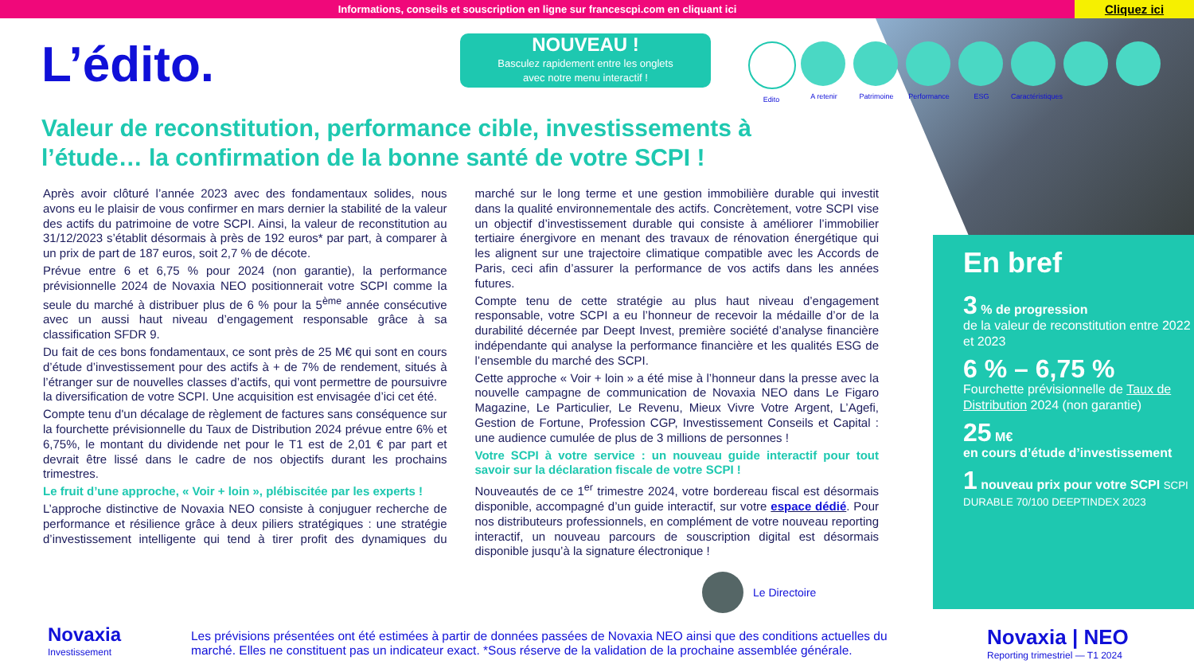Informations, conseils et souscription en ligne sur francescpi.com en cliquant ici
Cliquez ici
L’édito.
NOUVEAU !
Basculez rapidement entre les onglets
avec notre menu interactif !
Edito A retenir Patrimoine Performance
ESG Caractéristiques
Valeur de reconstitution, performance cible, investissements à l’étude… la confirmation de la bonne santé de votre SCPI !
Après avoir clôturé l’année 2023 avec des fondamentaux solides, nous avons eu le plaisir de vous confirmer en mars dernier la stabilité de la valeur des actifs du patrimoine de votre SCPI. Ainsi, la valeur de reconstitution au 31/12/2023 s’établit désormais à près de 192 euros* par part, à comparer à un prix de part de 187 euros, soit 2,7 % de décote.
Prévue entre 6 et 6,75 % pour 2024 (non garantie), la performance prévisionnelle 2024 de Novaxia NEO positionnerait votre SCPI comme la seule du marché à distribuer plus de 6 % pour la 5<sup>ème</sup> année consécutive avec un aussi haut niveau d’engagement responsable grâce à sa classification SFDR 9.
Du fait de ces bons fondamentaux, ce sont près de 25 M€ qui sont en cours d’étude d’investissement pour des actifs à + de 7% de rendement, situés à l’étranger sur de nouvelles classes d’actifs, qui vont permettre de poursuivre la diversification de votre SCPI. Une acquisition est envisagée d’ici cet été.
Compte tenu d'un décalage de règlement de factures sans conséquence sur la fourchette prévisionnelle du Taux de Distribution 2024 prévue entre 6% et 6,75%, le montant du dividende net pour le T1 est de 2,01 € par part et devrait être lissé dans le cadre de nos objectifs durant les prochains trimestres.
Le fruit d’une approche, « Voir + loin », plébiscitée par les experts !
L’approche distinctive de Novaxia NEO consiste à conjuguer recherche de performance et résilience grâce à deux piliers stratégiques : une stratégie d’investissement intelligente qui tend à tirer profit des dynamiques du marché sur le long terme et une gestion immobilière durable qui investit dans la qualité environnementale des actifs. Concrètement, votre SCPI vise un objectif d’investissement durable qui consiste à améliorer l’immobilier tertiaire énergivore en menant des travaux de rénovation énergétique qui les alignent sur une trajectoire climatique compatible avec les Accords de Paris, ceci afin d’assurer la performance de vos actifs dans les années futures.
Compte tenu de cette stratégie au plus haut niveau d’engagement responsable, votre SCPI a eu l’honneur de recevoir la médaille d’or de la durabilité décernée par Deept Invest, première société d’analyse financière indépendante qui analyse la performance financière et les qualités ESG de l’ensemble du marché des SCPI.
Cette approche « Voir + loin » a été mise à l’honneur dans la presse avec la nouvelle campagne de communication de Novaxia NEO dans Le Figaro Magazine, Le Particulier, Le Revenu, Mieux Vivre Votre Argent, L’Agefi, Gestion de Fortune, Profession CGP, Investissement Conseils et Capital : une audience cumulée de plus de 3 millions de personnes !
Votre SCPI à votre service : un nouveau guide interactif pour tout savoir sur la déclaration fiscale de votre SCPI !
Nouveautés de ce 1<sup>er</sup> trimestre 2024, votre bordereau fiscal est désormais disponible, accompagné d’un guide interactif, sur votre espace dédié. Pour nos distributeurs professionnels, en complément de votre nouveau reporting interactif, un nouveau parcours de souscription digital est désormais disponible jusqu’à la signature électronique !
Le Directoire
En bref
3 % de progression
de la valeur de reconstitution entre 2022 et 2023
6 % – 6,75 %
Fourchette prévisionnelle de Taux de Distribution 2024 (non garantie)
25 M€
en cours d’étude d’investissement
1 nouveau prix pour votre SCPI SCPI DURABLE 70/100 DEEPTINDEX 2023
Novaxia
Investissement
Les prévisions présentées ont été estimées à partir de données passées de Novaxia NEO ainsi que des conditions actuelles du marché. Elles ne constituent pas un indicateur exact. *Sous réserve de la validation de la prochaine assemblée générale.
Novaxia | NEO
Reporting trimestriel — T1 2024